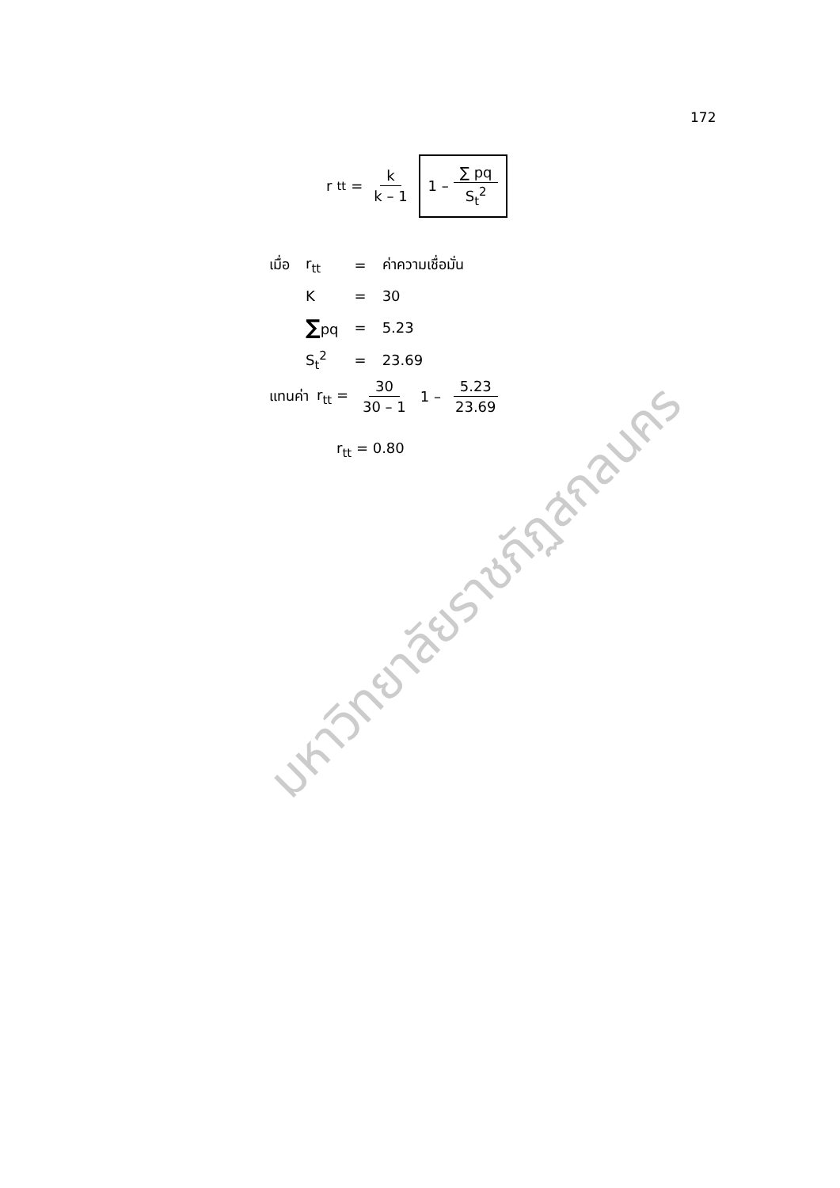172
r<sub>tt</sub> =
k k – 1
1 –
∑ pq S<sub>t</sub><sup>2</sup>
| เมื่อ | r<sub>tt</sub> | = | ค่าความเชื่อมั่น |
| | K | = | 30 |
| | ∑ pq | = | 5.23 |
| | S<sub>t</sub><sup>2</sup> | = | 23.69 |
แทนค่า r<sub>tt</sub> = 30 30 – 1
1 –
5.23 23.69
r<sub>tt</sub> = 0.80
มหาวิทยาลัยราชภัฏสกลนคร